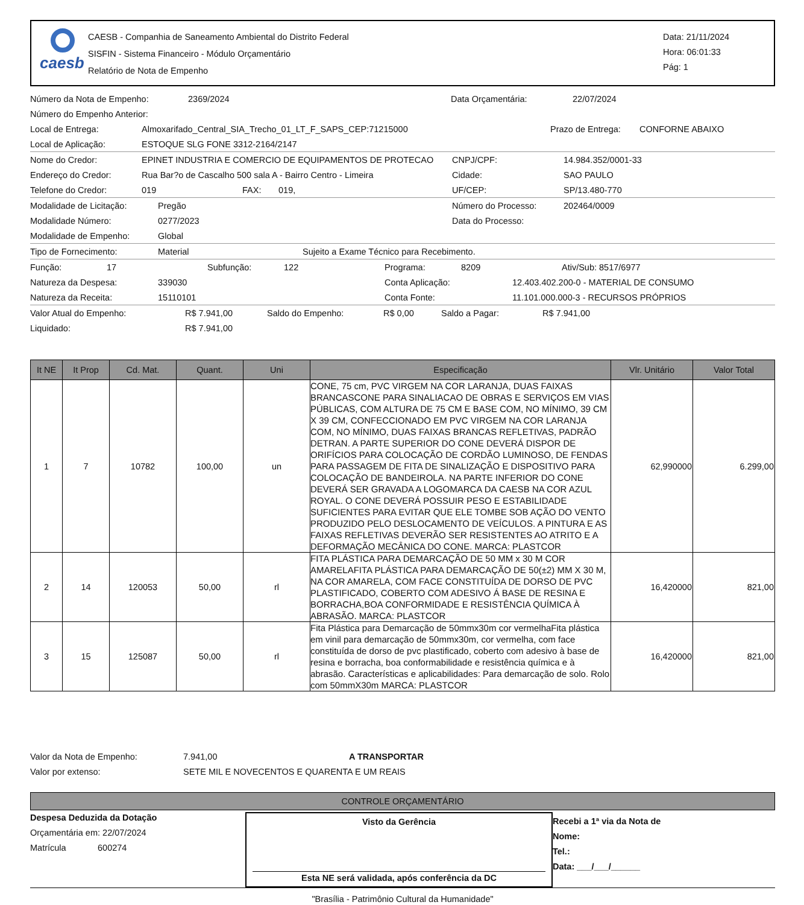caesb
CAESB - Companhia de Saneamento Ambiental do Distrito Federal
SISFIN - Sistema Financeiro - Módulo Orçamentário
Relatório de Nota de Empenho
Data: 21/11/2024
Hora: 06:01:33
Pág: 1
Número da Nota de Empenho: 2369/2024 Data Orçamentária: 22/07/2024
Número do Empenho Anterior:
Local de Entrega: Almoxarifado_Central_SIA_Trecho_01_LT_F_SAPS_CEP:71215000 Prazo de Entrega: CONFORNE ABAIXO
Local de Aplicação: ESTOQUE SLG FONE 3312-2164/2147
Nome do Credor: EPINET INDUSTRIA E COMERCIO DE EQUIPAMENTOS DE PROTECAO CNPJ/CPF: 14.984.352/0001-33
Endereço do Credor: Rua Bar?o de Cascalho 500 sala A - Bairro Centro - Limeira Cidade: SAO PAULO
Telefone do Credor: 019 FAX: 019, UF/CEP: SP/13.480-770
Modalidade de Licitação: Pregão Número do Processo: 202464/0009
Modalidade Número: 0277/2023 Data do Processo:
Modalidade de Empenho: Global
Tipo de Fornecimento: Material Sujeito a Exame Técnico para Recebimento.
Função: 17 Subfunção: 122 Programa: 8209 Ativ/Sub: 8517/6977
Natureza da Despesa: 339030 Conta Aplicação: 12.403.402.200-0 - MATERIAL DE CONSUMO
Natureza da Receita: 15110101 Conta Fonte: 11.101.000.000-3 - RECURSOS PRÓPRIOS
Valor Atual do Empenho: R$ 7.941,00 Saldo do Empenho: R$ 0,00 Saldo a Pagar: R$ 7.941,00
Liquidado: R$ 7.941,00
| It NE | It Prop | Cd. Mat. | Quant. | Uni | Especificação | Vlr. Unitário | Valor Total |
| --- | --- | --- | --- | --- | --- | --- | --- |
| 1 | 7 | 10782 | 100,00 | un | CONE, 75 cm, PVC VIRGEM NA COR LARANJA, DUAS FAIXAS BRANCASCONE PARA SINALIACAO DE OBRAS E SERVIÇOS EM VIAS PÚBLICAS, COM ALTURA DE 75 CM E BASE COM, NO MÍNIMO, 39 CM X 39 CM, CONFECCIONADO EM PVC VIRGEM NA COR LARANJA COM, NO MÍNIMO, DUAS FAIXAS BRANCAS REFLETIVAS, PADRÃO DETRAN. A PARTE SUPERIOR DO CONE DEVERÁ DISPOR DE ORIFÍCIOS PARA COLOCAÇÃO DE CORDÃO LUMINOSO, DE FENDAS PARA PASSAGEM DE FITA DE SINALIZAÇÃO E DISPOSITIVO PARA COLOCAÇÃO DE BANDEIROLA. NA PARTE INFERIOR DO CONE DEVERÁ SER GRAVADA A LOGOMARCA DA CAESB NA COR AZUL ROYAL. O CONE DEVERÁ POSSUIR PESO E ESTABILIDADE SUFICIENTES PARA EVITAR QUE ELE TOMBE SOB AÇÃO DO VENTO PRODUZIDO PELO DESLOCAMENTO DE VEÍCULOS. A PINTURA E AS FAIXAS REFLETIVAS DEVERÃO SER RESISTENTES AO ATRITO E A DEFORMAÇÃO MECÂNICA DO CONE. MARCA: PLASTCOR | 62,990000 | 6.299,00 |
| 2 | 14 | 120053 | 50,00 | rl | FITA PLÁSTICA PARA DEMARCAÇÃO DE 50 MM x 30 M COR AMARELAFITA PLÁSTICA PARA DEMARCAÇÃO DE 50(±2) MM X 30 M, NA COR AMARELA, COM FACE CONSTITUÍDA DE DORSO DE PVC PLASTIFICADO, COBERTO COM ADESIVO Á BASE DE RESINA E BORRACHA,BOA CONFORMIDADE E RESISTÊNCIA QUÍMICA À ABRASÃO. MARCA: PLASTCOR | 16,420000 | 821,00 |
| 3 | 15 | 125087 | 50,00 | rl | Fita Plástica para Demarcação de 50mmx30m cor vermelhaFita plástica em vinil para demarcação de 50mmx30m, cor vermelha, com face constituída de dorso de pvc plastificado, coberto com adesivo à base de resina e borracha, boa conformabilidade e resistência química e à abrasão. Características e aplicabilidades: Para demarcação de solo. Rolo com 50mmX30m MARCA: PLASTCOR | 16,420000 | 821,00 |
Valor da Nota de Empenho: 7.941,00 A TRANSPORTAR
Valor por extenso: SETE MIL E NOVECENTOS E QUARENTA E UM REAIS
CONTROLE ORÇAMENTÁRIO
Despesa Deduzida da Dotação
Orçamentária em: 22/07/2024
Matrícula 600274
Visto da Gerência
Esta NE será validada, após conferência da DC
Recebi a 1ª via da Nota de
Nome:
Tel.:
Data: ___/___/______
"Brasília - Patrimônio Cultural da Humanidade"